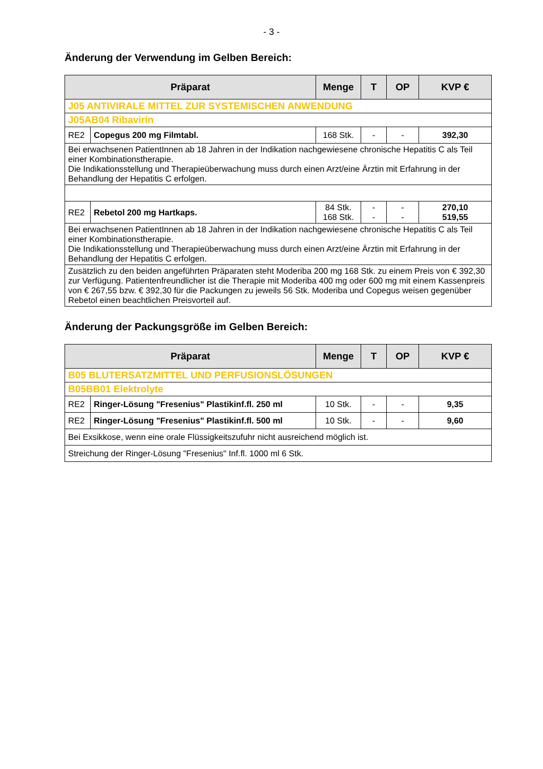- 3 -
Änderung der Verwendung im Gelben Bereich:
| Präparat | | Menge | T | OP | KVP € |
| --- | --- | --- | --- | --- | --- |
| J05 ANTIVIRALE MITTEL ZUR SYSTEMISCHEN ANWENDUNG | | | | | |
| J05AB04 Ribavirin | | | | | |
| RE2 | Copegus 200 mg Filmtabl. | 168 Stk. | - | - | 392,30 |
| Bei erwachsenen PatientInnen ab 18 Jahren in der Indikation nachgewiesene chronische Hepatitis C als Teil einer Kombinationstherapie. Die Indikationsstellung und Therapieüberwachung muss durch einen Arzt/eine Ärztin mit Erfahrung in der Behandlung der Hepatitis C erfolgen. | | | | | |
| RE2 | Rebetol 200 mg Hartkaps. | 84 Stk. 168 Stk. | - - | - - | 270,10 519,55 |
| Bei erwachsenen PatientInnen ab 18 Jahren in der Indikation nachgewiesene chronische Hepatitis C als Teil einer Kombinationstherapie. Die Indikationsstellung und Therapieüberwachung muss durch einen Arzt/eine Ärztin mit Erfahrung in der Behandlung der Hepatitis C erfolgen. | | | | | |
| Zusätzlich zu den beiden angeführten Präparaten steht Moderiba 200 mg 168 Stk. zu einem Preis von € 392,30 zur Verfügung. Patientenfreundlicher ist die Therapie mit Moderiba 400 mg oder 600 mg mit einem Kassenpreis von € 267,55 bzw. € 392,30 für die Packungen zu jeweils 56 Stk. Moderiba und Copegus weisen gegenüber Rebetol einen beachtlichen Preisvorteil auf. | | | | | |
Änderung der Packungsgröße im Gelben Bereich:
| Präparat | | Menge | T | OP | KVP € |
| --- | --- | --- | --- | --- | --- |
| B05 BLUTERSATZMITTEL UND PERFUSIONSLÖSUNGEN | | | | | |
| B05BB01 Elektrolyte | | | | | |
| RE2 | Ringer-Lösung "Fresenius" Plastikinf.fl. 250 ml | 10 Stk. | - | - | 9,35 |
| RE2 | Ringer-Lösung "Fresenius" Plastikinf.fl. 500 ml | 10 Stk. | - | - | 9,60 |
| Bei Exsikkose, wenn eine orale Flüssigkeitszufuhr nicht ausreichend möglich ist. | | | | | |
| Streichung der Ringer-Lösung "Fresenius" Inf.fl. 1000 ml 6 Stk. | | | | | |